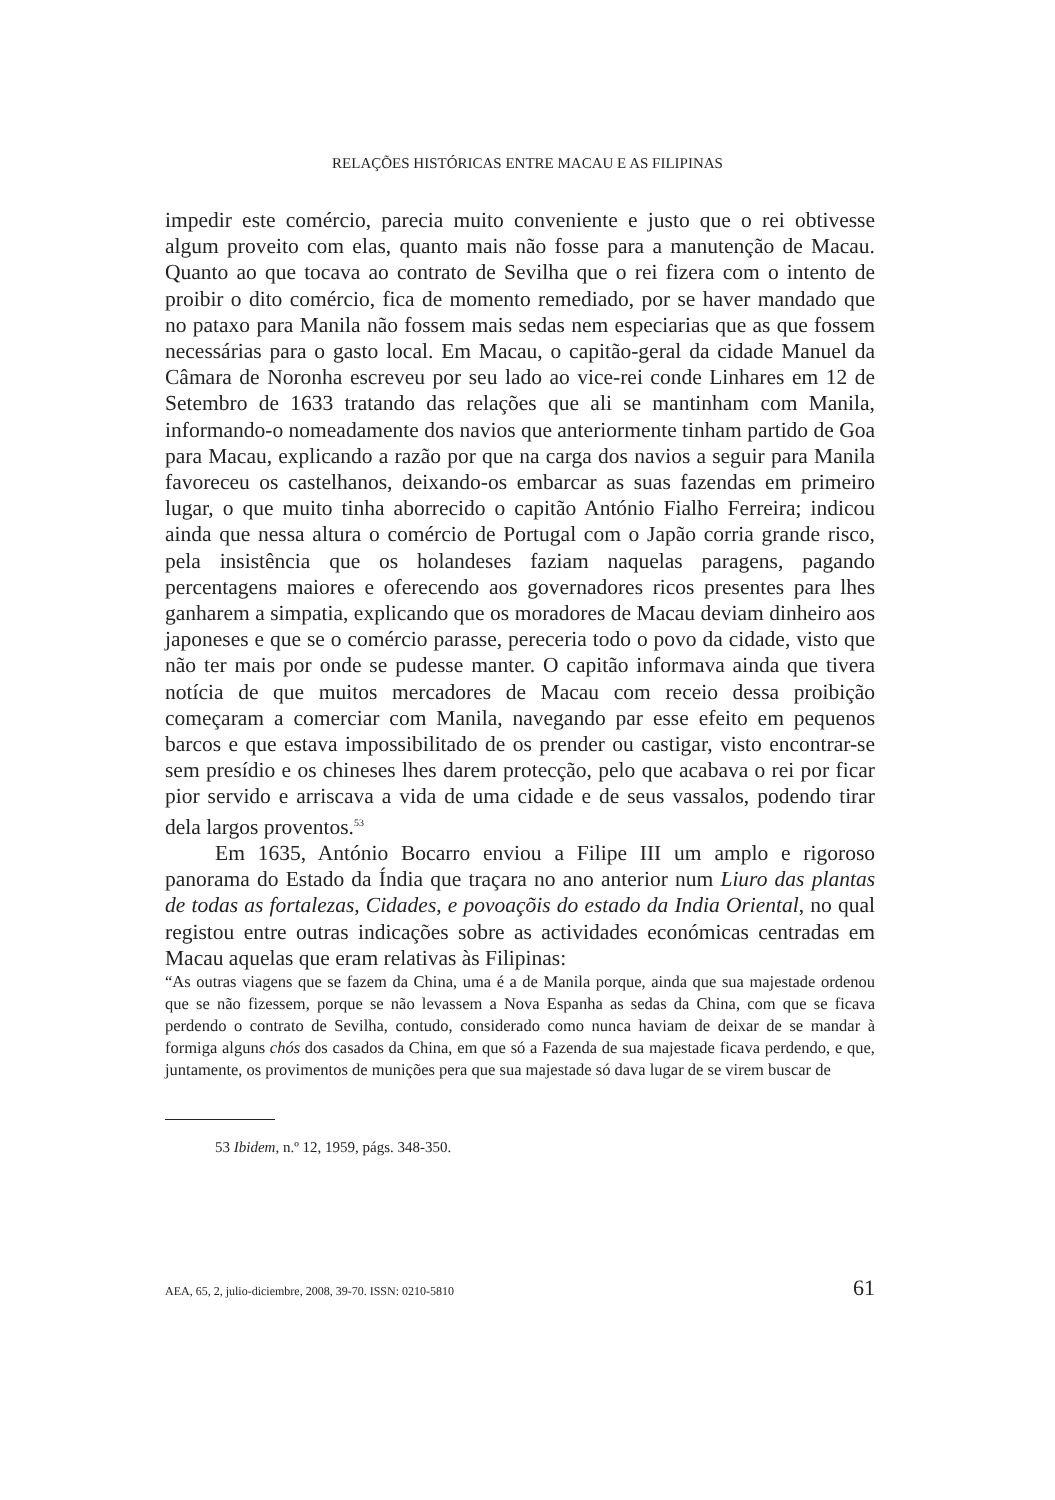RELAÇÕES HISTÓRICAS ENTRE MACAU E AS FILIPINAS
impedir este comércio, parecia muito conveniente e justo que o rei obtivesse algum proveito com elas, quanto mais não fosse para a manutenção de Macau. Quanto ao que tocava ao contrato de Sevilha que o rei fizera com o intento de proibir o dito comércio, fica de momento remediado, por se haver mandado que no pataxo para Manila não fossem mais sedas nem especiarias que as que fossem necessárias para o gasto local. Em Macau, o capitão-geral da cidade Manuel da Câmara de Noronha escreveu por seu lado ao vice-rei conde Linhares em 12 de Setembro de 1633 tratando das relações que ali se mantinham com Manila, informando-o nomeadamente dos navios que anteriormente tinham partido de Goa para Macau, explicando a razão por que na carga dos navios a seguir para Manila favoreceu os castelhanos, deixando-os embarcar as suas fazendas em primeiro lugar, o que muito tinha aborrecido o capitão António Fialho Ferreira; indicou ainda que nessa altura o comércio de Portugal com o Japão corria grande risco, pela insistência que os holandeses faziam naquelas paragens, pagando percentagens maiores e oferecendo aos governadores ricos presentes para lhes ganharem a simpatia, explicando que os moradores de Macau deviam dinheiro aos japoneses e que se o comércio parasse, pereceria todo o povo da cidade, visto que não ter mais por onde se pudesse manter. O capitão informava ainda que tivera notícia de que muitos mercadores de Macau com receio dessa proibição começaram a comerciar com Manila, navegando par esse efeito em pequenos barcos e que estava impossibilitado de os prender ou castigar, visto encontrar-se sem presídio e os chineses lhes darem protecção, pelo que acabava o rei por ficar pior servido e arriscava a vida de uma cidade e de seus vassalos, podendo tirar dela largos proventos.<sup>53</sup>
Em 1635, António Bocarro enviou a Filipe III um amplo e rigoroso panorama do Estado da Índia que traçara no ano anterior num Liuro das plantas de todas as fortalezas, Cidades, e povoaçõis do estado da India Oriental, no qual registou entre outras indicações sobre as actividades económicas centradas em Macau aquelas que eram relativas às Filipinas:
“As outras viagens que se fazem da China, uma é a de Manila porque, ainda que sua majestade ordenou que se não fizessem, porque se não levassem a Nova Espanha as sedas da China, com que se ficava perdendo o contrato de Sevilha, contudo, considerado como nunca haviam de deixar de se mandar à formiga alguns chós dos casados da China, em que só a Fazenda de sua majestade ficava perdendo, e que, juntamente, os provimentos de munições pera que sua majestade só dava lugar de se virem buscar de
53 Ibidem, n.º 12, 1959, págs. 348-350.
AEA, 65, 2, julio-diciembre, 2008, 39-70. ISSN: 0210-5810 61